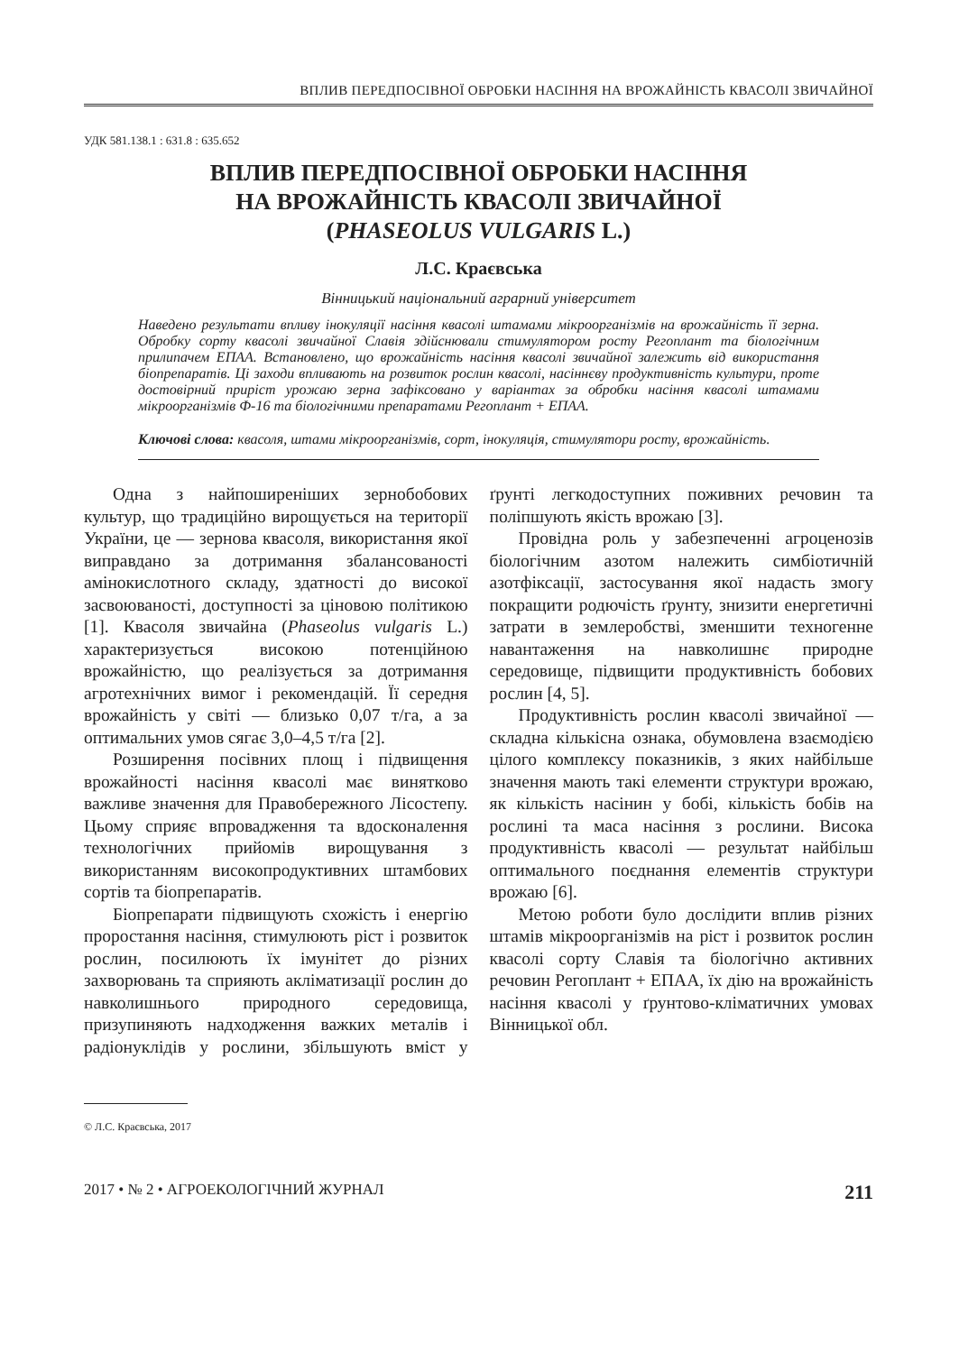ВПЛИВ ПЕРЕДПОСІВНОЇ ОБРОБКИ НАСІННЯ НА ВРОЖАЙНІСТЬ КВАСОЛІ ЗВИЧАЙНОЇ
УДК 581.138.1 : 631.8 : 635.652
ВПЛИВ ПЕРЕДПОСІВНОЇ ОБРОБКИ НАСІННЯ
НА ВРОЖАЙНІСТЬ КВАСОЛІ ЗВИЧАЙНОЇ
(PHASEOLUS VULGARIS L.)
Л.С. Краєвська
Вінницький національний аграрний університет
Наведено результати впливу інокуляції насіння квасолі штамами мікроорганізмів на врожайність її зерна. Обробку сорту квасолі звичайної Славія здійснювали стимулятором росту Регоплант та біологічним прилипачем ЕПАА. Встановлено, що врожайність насіння квасолі звичайної залежить від використання біопрепаратів. Ці заходи впливають на розвиток рослин квасолі, насіннєву продуктивність культури, проте достовірний приріст урожаю зерна зафіксовано у варіантах за обробки насіння квасолі штамами мікроорганізмів Ф-16 та біологічними препаратами Регоплант + ЕПАА.
Ключові слова: квасоля, штами мікроорганізмів, сорт, інокуляція, стимулятори росту, врожайність.
Одна з найпоширеніших зернобобових культур, що традиційно вирощується на території України, це — зернова квасоля, використання якої виправдано за дотримання збалансованості амінокислотного складу, здатності до високої засвоюваності, доступності за ціновою політикою [1]. Квасоля звичайна (Phaseolus vulgaris L.) характеризується високою потенційною врожайністю, що реалізується за дотримання агротехнічних вимог і рекомендацій. Її середня врожайність у світі — близько 0,07 т/га, а за оптимальних умов сягає 3,0–4,5 т/га [2].
Розширення посівних площ і підвищення врожайності насіння квасолі має винятково важливе значення для Правобережного Лісостепу. Цьому сприяє впровадження та вдосконалення технологічних прийомів вирощування з використанням високопродуктивних штамбових сортів та біопрепаратів.
Біопрепарати підвищують схожість і енергію проростання насіння, стимулюють ріст і розвиток рослин, посилюють їх імунітет до різних захворювань та сприяють акліматизації рослин до навколишнього природного середовища, призупиняють надходження важких металів і радіонуклідів у рослини, збільшують вміст у ґрунті легкодоступних поживних речовин та поліпшують якість врожаю [3].
Провідна роль у забезпеченні агроценозів біологічним азотом належить симбіотичній азотфіксації, застосування якої надасть змогу покращити родючість ґрунту, знизити енергетичні затрати в землеробстві, зменшити техногенне навантаження на навколишнє природне середовище, підвищити продуктивність бобових рослин [4, 5].
Продуктивність рослин квасолі звичайної — складна кількісна ознака, обумовлена взаємодією цілого комплексу показників, з яких найбільше значення мають такі елементи структури врожаю, як кількість насінин у бобі, кількість бобів на рослині та маса насіння з рослини. Висока продуктивність квасолі — результат найбільш оптимального поєднання елементів структури врожаю [6].
Метою роботи було дослідити вплив різних штамів мікроорганізмів на ріст і розвиток рослин квасолі сорту Славія та біологічно активних речовин Регоплант + ЕПАА, їх дію на врожайність насіння квасолі у ґрунтово-кліматичних умовах Вінницької обл.
© Л.С. Краєвська, 2017
2017 • № 2 • АГРОЕКОЛОГІЧНИЙ ЖУРНАЛ 211